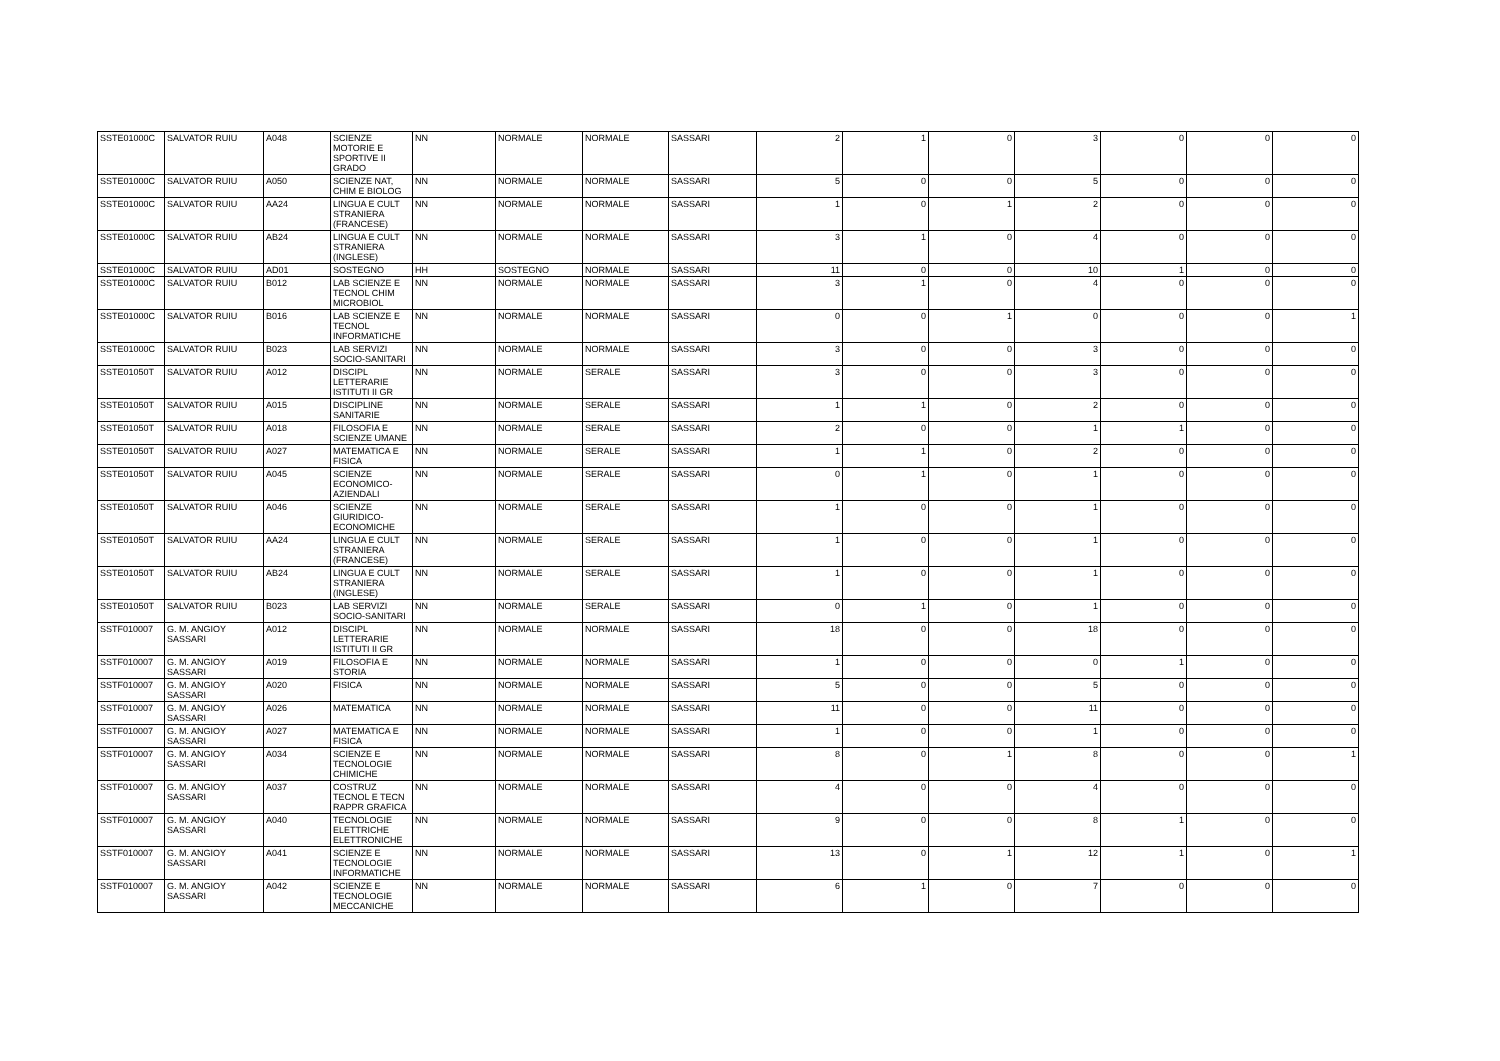| SSTE01000C | SALVATOR RUIU | A048 | SCIENZE MOTORIE E SPORTIVE II GRADO | NN | NORMALE | NORMALE | SASSARI | 2 | 1 | 0 | 3 | 0 | 0 | 0 |
| SSTE01000C | SALVATOR RUIU | A050 | SCIENZE NAT, CHIM E BIOLOG | NN | NORMALE | NORMALE | SASSARI | 5 | 0 | 0 | 5 | 0 | 0 | 0 |
| SSTE01000C | SALVATOR RUIU | AA24 | LINGUA E CULT STRANIERA (FRANCESE) | NN | NORMALE | NORMALE | SASSARI | 1 | 0 | 1 | 2 | 0 | 0 | 0 |
| SSTE01000C | SALVATOR RUIU | AB24 | LINGUA E CULT STRANIERA (INGLESE) | NN | NORMALE | NORMALE | SASSARI | 3 | 1 | 0 | 4 | 0 | 0 | 0 |
| SSTE01000C | SALVATOR RUIU | AD01 | SOSTEGNO | HH | SOSTEGNO | NORMALE | SASSARI | 11 | 0 | 0 | 10 | 1 | 0 | 0 |
| SSTE01000C | SALVATOR RUIU | B012 | LAB SCIENZE E TECNOL CHIM MICROBIOL | NN | NORMALE | NORMALE | SASSARI | 3 | 1 | 0 | 4 | 0 | 0 | 0 |
| SSTE01000C | SALVATOR RUIU | B016 | LAB SCIENZE E TECNOL INFORMATICHE | NN | NORMALE | NORMALE | SASSARI | 0 | 0 | 1 | 0 | 0 | 0 | 1 |
| SSTE01000C | SALVATOR RUIU | B023 | LAB SERVIZI SOCIO-SANITARI | NN | NORMALE | NORMALE | SASSARI | 3 | 0 | 0 | 3 | 0 | 0 | 0 |
| SSTE01050T | SALVATOR RUIU | A012 | DISCIPL LETTERARIE ISTITUTI II GR | NN | NORMALE | SERALE | SASSARI | 3 | 0 | 0 | 3 | 0 | 0 | 0 |
| SSTE01050T | SALVATOR RUIU | A015 | DISCIPLINE SANITARIE | NN | NORMALE | SERALE | SASSARI | 1 | 1 | 0 | 2 | 0 | 0 | 0 |
| SSTE01050T | SALVATOR RUIU | A018 | FILOSOFIA E SCIENZE UMANE | NN | NORMALE | SERALE | SASSARI | 2 | 0 | 0 | 1 | 1 | 0 | 0 |
| SSTE01050T | SALVATOR RUIU | A027 | MATEMATICA E FISICA | NN | NORMALE | SERALE | SASSARI | 1 | 1 | 0 | 2 | 0 | 0 | 0 |
| SSTE01050T | SALVATOR RUIU | A045 | SCIENZE ECONOMICO-AZIENDALI | NN | NORMALE | SERALE | SASSARI | 0 | 1 | 0 | 1 | 0 | 0 | 0 |
| SSTE01050T | SALVATOR RUIU | A046 | SCIENZE GIURIDICO-ECONOMICHE | NN | NORMALE | SERALE | SASSARI | 1 | 0 | 0 | 1 | 0 | 0 | 0 |
| SSTE01050T | SALVATOR RUIU | AA24 | LINGUA E CULT STRANIERA (FRANCESE) | NN | NORMALE | SERALE | SASSARI | 1 | 0 | 0 | 1 | 0 | 0 | 0 |
| SSTE01050T | SALVATOR RUIU | AB24 | LINGUA E CULT STRANIERA (INGLESE) | NN | NORMALE | SERALE | SASSARI | 1 | 0 | 0 | 1 | 0 | 0 | 0 |
| SSTE01050T | SALVATOR RUIU | B023 | LAB SERVIZI SOCIO-SANITARI | NN | NORMALE | SERALE | SASSARI | 0 | 1 | 0 | 1 | 0 | 0 | 0 |
| SSTF010007 | G. M. ANGIOY SASSARI | A012 | DISCIPL LETTERARIE ISTITUTI II GR | NN | NORMALE | NORMALE | SASSARI | 18 | 0 | 0 | 18 | 0 | 0 | 0 |
| SSTF010007 | G. M. ANGIOY SASSARI | A019 | FILOSOFIA E STORIA | NN | NORMALE | NORMALE | SASSARI | 1 | 0 | 0 | 0 | 1 | 0 | 0 |
| SSTF010007 | G. M. ANGIOY SASSARI | A020 | FISICA | NN | NORMALE | NORMALE | SASSARI | 5 | 0 | 0 | 5 | 0 | 0 | 0 |
| SSTF010007 | G. M. ANGIOY SASSARI | A026 | MATEMATICA | NN | NORMALE | NORMALE | SASSARI | 11 | 0 | 0 | 11 | 0 | 0 | 0 |
| SSTF010007 | G. M. ANGIOY SASSARI | A027 | MATEMATICA E FISICA | NN | NORMALE | NORMALE | SASSARI | 1 | 0 | 0 | 1 | 0 | 0 | 0 |
| SSTF010007 | G. M. ANGIOY SASSARI | A034 | SCIENZE E TECNOLOGIE CHIMICHE | NN | NORMALE | NORMALE | SASSARI | 8 | 0 | 1 | 8 | 0 | 0 | 1 |
| SSTF010007 | G. M. ANGIOY SASSARI | A037 | COSTRUZ TECNOL E TECN RAPPR GRAFICA | NN | NORMALE | NORMALE | SASSARI | 4 | 0 | 0 | 4 | 0 | 0 | 0 |
| SSTF010007 | G. M. ANGIOY SASSARI | A040 | TECNOLOGIE ELETTRICHE ELETTRONICHE | NN | NORMALE | NORMALE | SASSARI | 9 | 0 | 0 | 8 | 1 | 0 | 0 |
| SSTF010007 | G. M. ANGIOY SASSARI | A041 | SCIENZE E TECNOLOGIE INFORMATICHE | NN | NORMALE | NORMALE | SASSARI | 13 | 0 | 1 | 12 | 1 | 0 | 1 |
| SSTF010007 | G. M. ANGIOY SASSARI | A042 | SCIENZE E TECNOLOGIE MECCANICHE | NN | NORMALE | NORMALE | SASSARI | 6 | 1 | 0 | 7 | 0 | 0 | 0 |